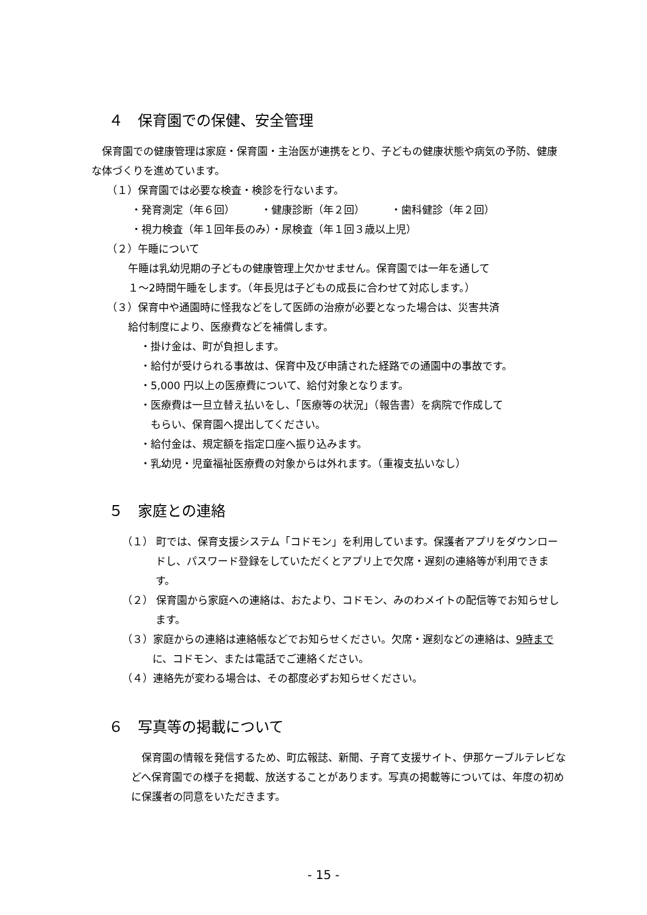４　保育園での保健、安全管理
保育園での健康管理は家庭・保育園・主治医が連携をとり、子どもの健康状態や病気の予防、健康な体づくりを進めています。
（１）保育園では必要な検査・検診を行ないます。
・発育測定（年６回）　　　・健康診断（年２回）　　　・歯科健診（年２回）
・視力検査（年１回年長のみ）・尿検査（年１回３歳以上児）
（２）午睡について
午睡は乳幼児期の子どもの健康管理上欠かせません。保育園では一年を通して
１～2時間午睡をします。（年長児は子どもの成長に合わせて対応します。）
（３）保育中や通園時に怪我などをして医師の治療が必要となった場合は、災害共済
給付制度により、医療費などを補償します。
・掛け金は、町が負担します。
・給付が受けられる事故は、保育中及び申請された経路での通園中の事故です。
・5,000 円以上の医療費について、給付対象となります。
・医療費は一旦立替え払いをし、「医療等の状況」（報告書）を病院で作成して
　もらい、保育園へ提出してください。
・給付金は、規定額を指定口座へ振り込みます。
・乳幼児・児童福祉医療費の対象からは外れます。（重複支払いなし）
５　家庭との連絡
（１） 町では、保育支援システム「コドモン」を利用しています。保護者アプリをダウンロードし、パスワード登録をしていただくとアプリ上で欠席・遅刻の連絡等が利用できます。
（２） 保育園から家庭への連絡は、おたより、コドモン、みのわメイトの配信等でお知らせします。
（３）家庭からの連絡は連絡帳などでお知らせください。欠席・遅刻などの連絡は、9時までに、コドモン、または電話でご連絡ください。
（４）連絡先が変わる場合は、その都度必ずお知らせください。
６　写真等の掲載について
保育園の情報を発信するため、町広報誌、新聞、子育て支援サイト、伊那ケーブルテレビなどへ保育園での様子を掲載、放送することがあります。写真の掲載等については、年度の初めに保護者の同意をいただきます。
- 15 -